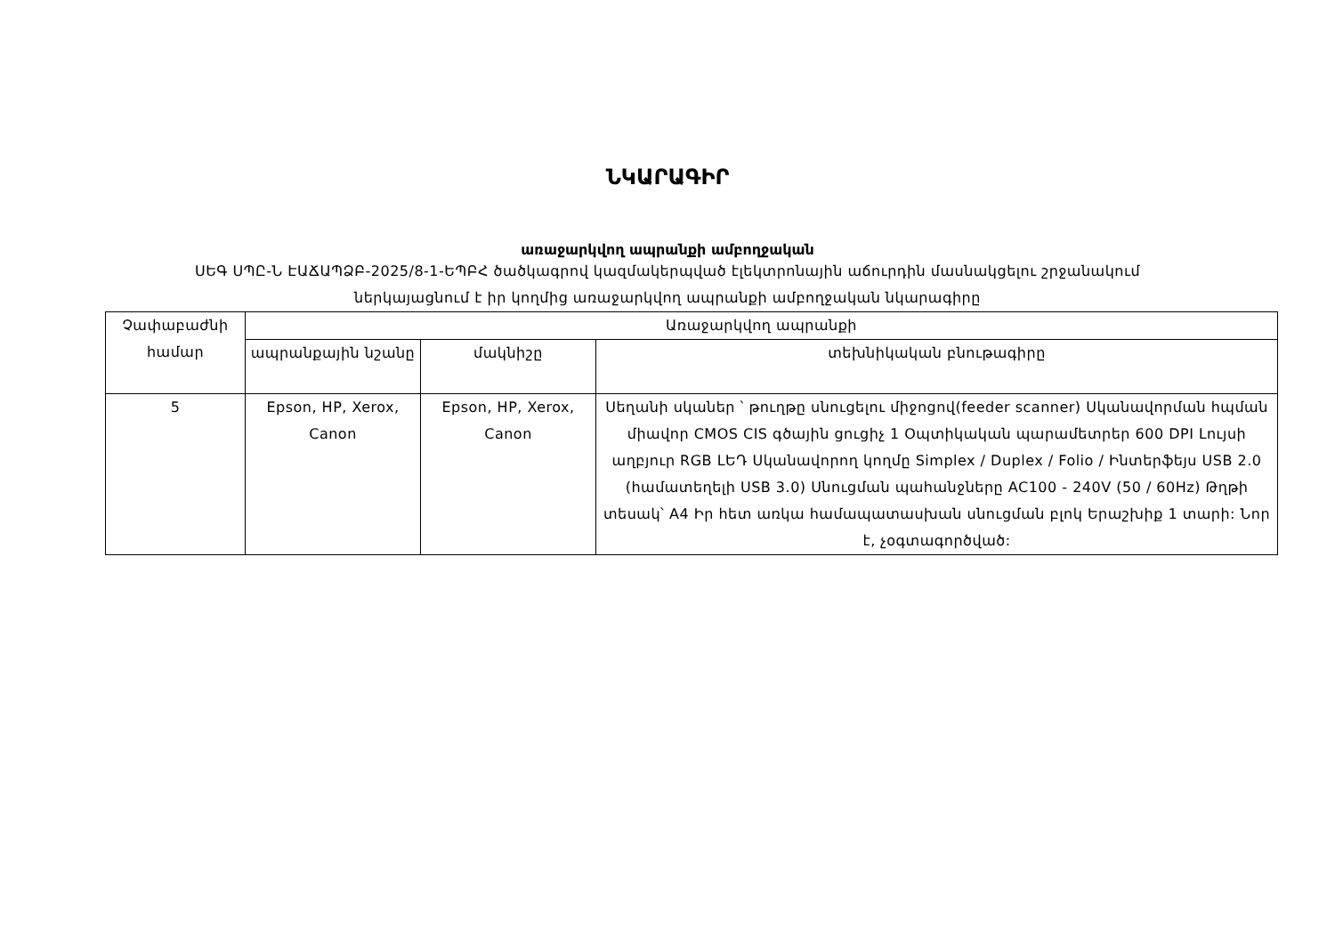ՆԿԱՐԱԳԻՐ
առաջարկվող ապրանքի ամբողջական
ՍԵԳ ՍՊԸ-Ն ԷԱՃԱՊՁԲ-2025/8-1-ԵՊԲՀ ծածկագրով կազմակերպված էլեկտրոնային աճուրդին մասնակցելու շրջանակում
ներկայացնում է իր կողմից առաջարկվող ապրանքի ամբողջական նկարագիրը
| Չափաբաժնի համար | Առաջարկվող ապրանքի | | |
| | ապրանքային նշանը | մակնիշը | տեխնիկական բնութագիրը |
| 5 | Epson, HP, Xerox, Canon | Epson, HP, Xerox, Canon | Սեղանի սկաներ ՝ թուղթը սնուցելու միջոցով(feeder scanner) Սկանավորման հպման միավոր CMOS CIS գծային ցուցիչ 1 Օպտիկական պարամետրեր 600 DPI Լույսի աղբյուր RGB LԵԴ Սկանավորող կողմը Simplex / Duplex / Folio / Ինտերֆեյս USB 2.0 (համատեղելի USB 3.0) Սնուցման պահանջները AC100 - 240V (50 / 60Hz) Թղթի տեսակ՝ A4 Իր հետ առկա համապատասխան սնուցման բլոկ Երաշխիք 1 տարի: Նոր է, չօգտագործված: |